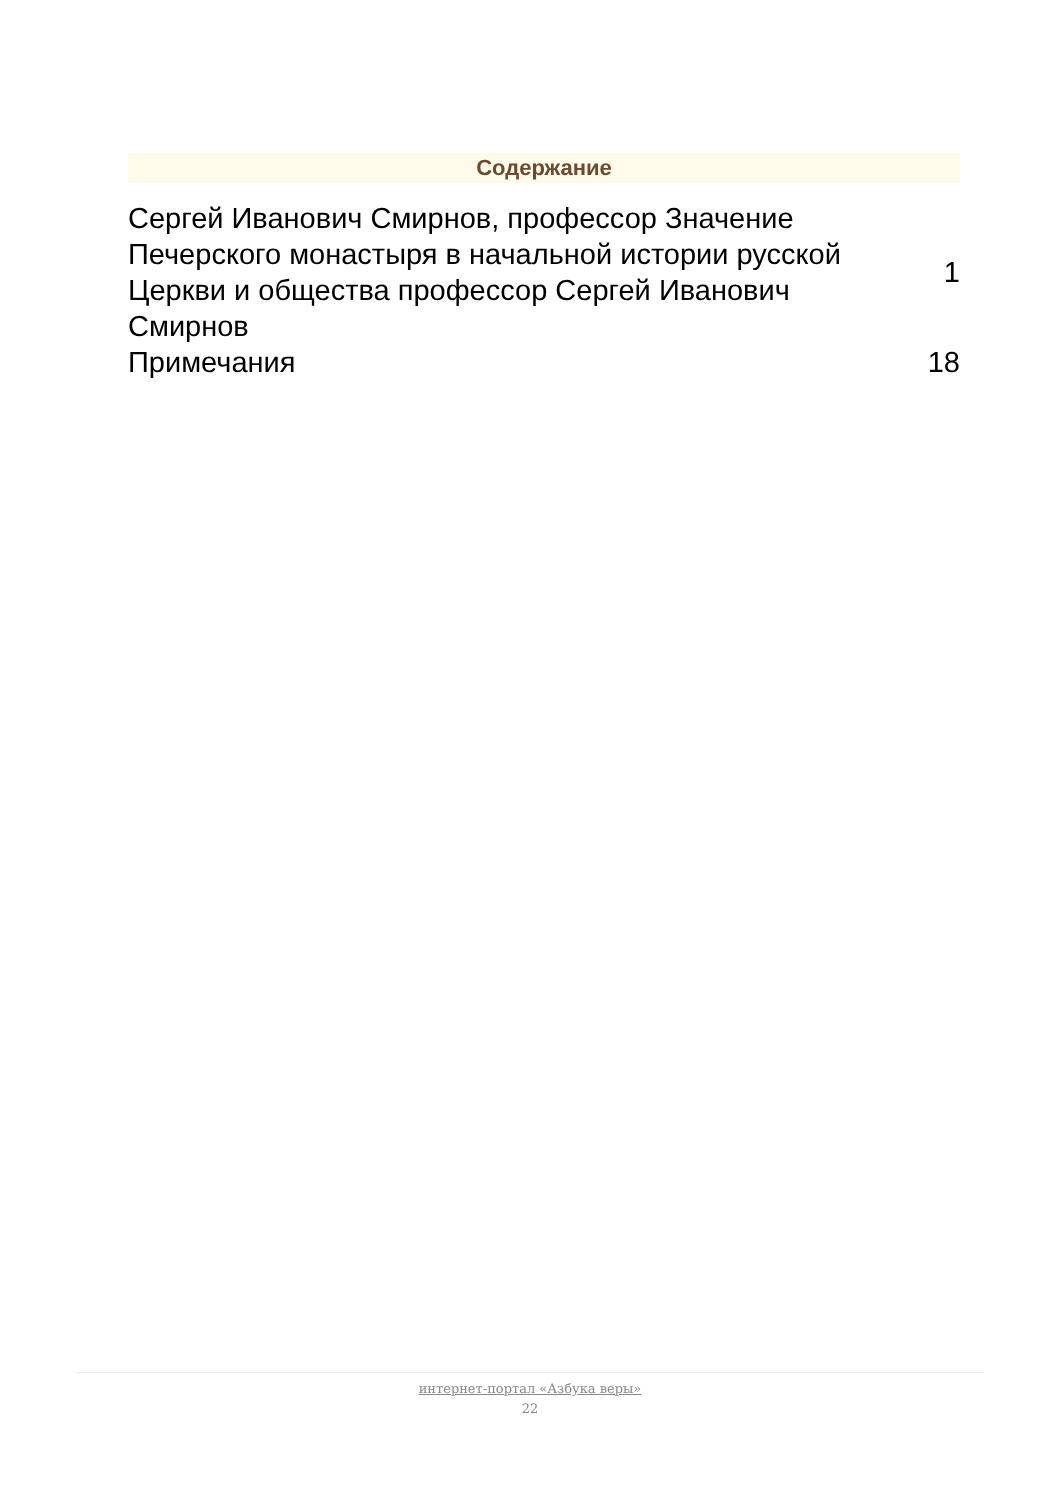Содержание
| Сергей Иванович Смирнов, профессор Значение Печерского монастыря в начальной истории русской Церкви и общества профессор Сергей Иванович Смирнов | 1 |
| Примечания | 18 |
интернет-портал «Азбука веры»
22